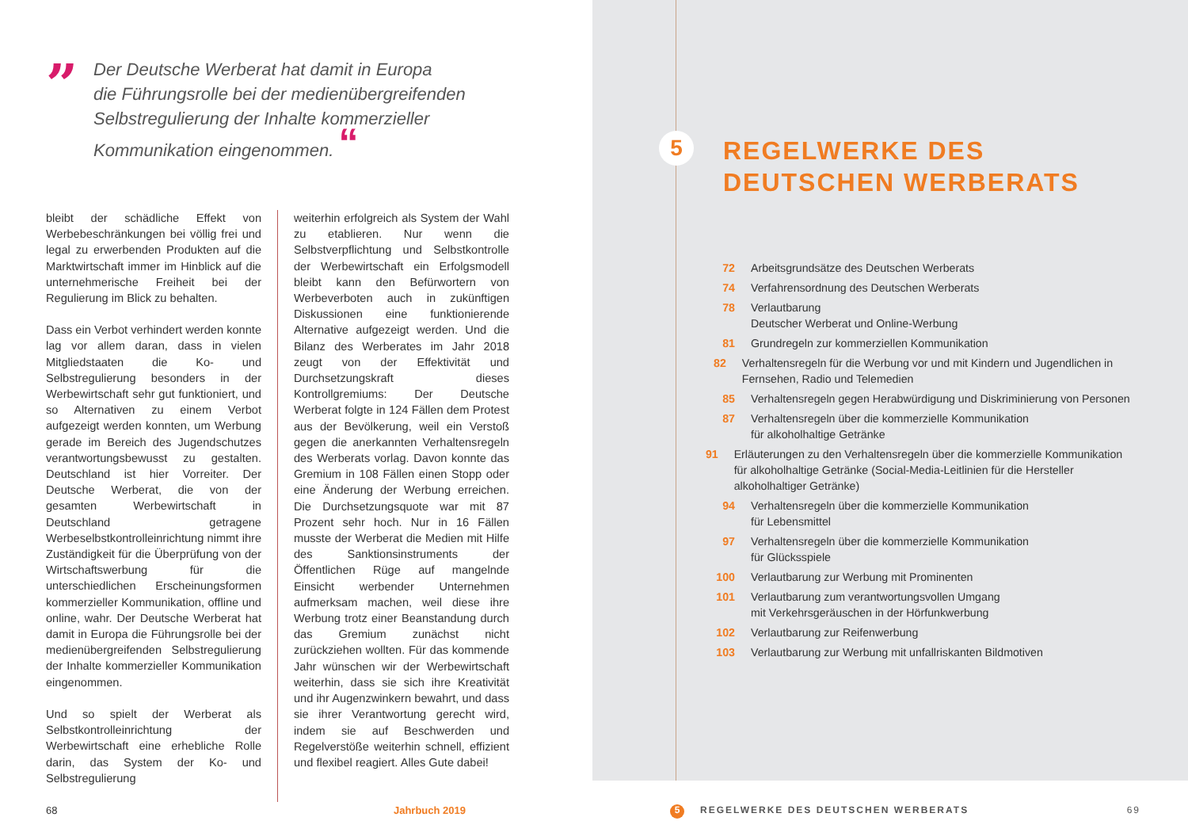”
Der Deutsche Werberat hat damit in Europa
die Führungsrolle bei der medienübergreifenden
Selbstregulierung der Inhalte kommerzieller
Kommunikation eingenommen. “
bleibt der schädliche Effekt von Werbebeschränkungen bei völlig frei und legal zu erwerbenden Produkten auf die Marktwirtschaft immer im Hinblick auf die unternehmerische Freiheit bei der Regulierung im Blick zu behalten.
Dass ein Verbot verhindert werden konnte lag vor allem daran, dass in vielen Mitgliedstaaten die Ko- und Selbstregulierung besonders in der Werbewirtschaft sehr gut funktioniert, und so Alternativen zu einem Verbot aufgezeigt werden konnten, um Werbung gerade im Bereich des Jugendschutzes verantwortungsbewusst zu gestalten. Deutschland ist hier Vorreiter. Der Deutsche Werberat, die von der gesamten Werbewirtschaft in Deutschland getragene Werbeselbstkontrolleinrichtung nimmt ihre Zuständigkeit für die Überprüfung von der Wirtschaftswerbung für die unterschiedlichen Erscheinungsformen kommerzieller Kommunikation, offline und online, wahr. Der Deutsche Werberat hat damit in Europa die Führungsrolle bei der medienübergreifenden Selbstregulierung der Inhalte kommerzieller Kommunikation eingenommen.
Und so spielt der Werberat als Selbstkontrolleinrichtung der Werbewirtschaft eine erhebliche Rolle darin, das System der Ko- und Selbstregulierung
weiterhin erfolgreich als System der Wahl zu etablieren. Nur wenn die Selbstverpflichtung und Selbstkontrolle der Werbewirtschaft ein Erfolgsmodell bleibt kann den Befürwortern von Werbeverboten auch in zukünftigen Diskussionen eine funktionierende Alternative aufgezeigt werden. Und die Bilanz des Werberates im Jahr 2018 zeugt von der Effektivität und Durchsetzungskraft dieses Kontrollgremiums: Der Deutsche Werberat folgte in 124 Fällen dem Protest aus der Bevölkerung, weil ein Verstoß gegen die anerkannten Verhaltensregeln des Werberats vorlag. Davon konnte das Gremium in 108 Fällen einen Stopp oder eine Änderung der Werbung erreichen. Die Durchsetzungsquote war mit 87 Prozent sehr hoch. Nur in 16 Fällen musste der Werberat die Medien mit Hilfe des Sanktionsinstruments der Öffentlichen Rüge auf mangelnde Einsicht werbender Unternehmen aufmerksam machen, weil diese ihre Werbung trotz einer Beanstandung durch das Gremium zunächst nicht zurückziehen wollten. Für das kommende Jahr wünschen wir der Werbewirtschaft weiterhin, dass sie sich ihre Kreativität und ihr Augenzwinkern bewahrt, und dass sie ihrer Verantwortung gerecht wird, indem sie auf Beschwerden und Regelverstöße weiterhin schnell, effizient und flexibel reagiert. Alles Gute dabei!
68 Jahrbuch 2019
5
REGELWERKE DES
DEUTSCHEN WERBERATS
72 Arbeitsgrundsätze des Deutschen Werberats
74 Verfahrensordnung des Deutschen Werberats
78 Verlautbarung
Deutscher Werberat und Online-Werbung
81 Grundregeln zur kommerziellen Kommunikation
82 Verhaltensregeln für die Werbung vor und mit Kindern und Jugendlichen in Fernsehen, Radio und Telemedien
85 Verhaltensregeln gegen Herabwürdigung und Diskriminierung von Personen
87 Verhaltensregeln über die kommerzielle Kommunikation
für alkoholhaltige Getränke
91 Erläuterungen zu den Verhaltensregeln über die kommerzielle Kommunikation für alkoholhaltige Getränke (Social-Media-Leitlinien für die Hersteller alkoholhaltiger Getränke)
94 Verhaltensregeln über die kommerzielle Kommunikation
für Lebensmittel
97 Verhaltensregeln über die kommerzielle Kommunikation
für Glücksspiele
100 Verlautbarung zur Werbung mit Prominenten
101 Verlautbarung zum verantwortungsvollen Umgang
mit Verkehrsgeräuschen in der Hörfunkwerbung
102 Verlautbarung zur Reifenwerbung
103 Verlautbarung zur Werbung mit unfallriskanten Bildmotiven
5 REGELWERKE DES DEUTSCHEN WERBERATS 69